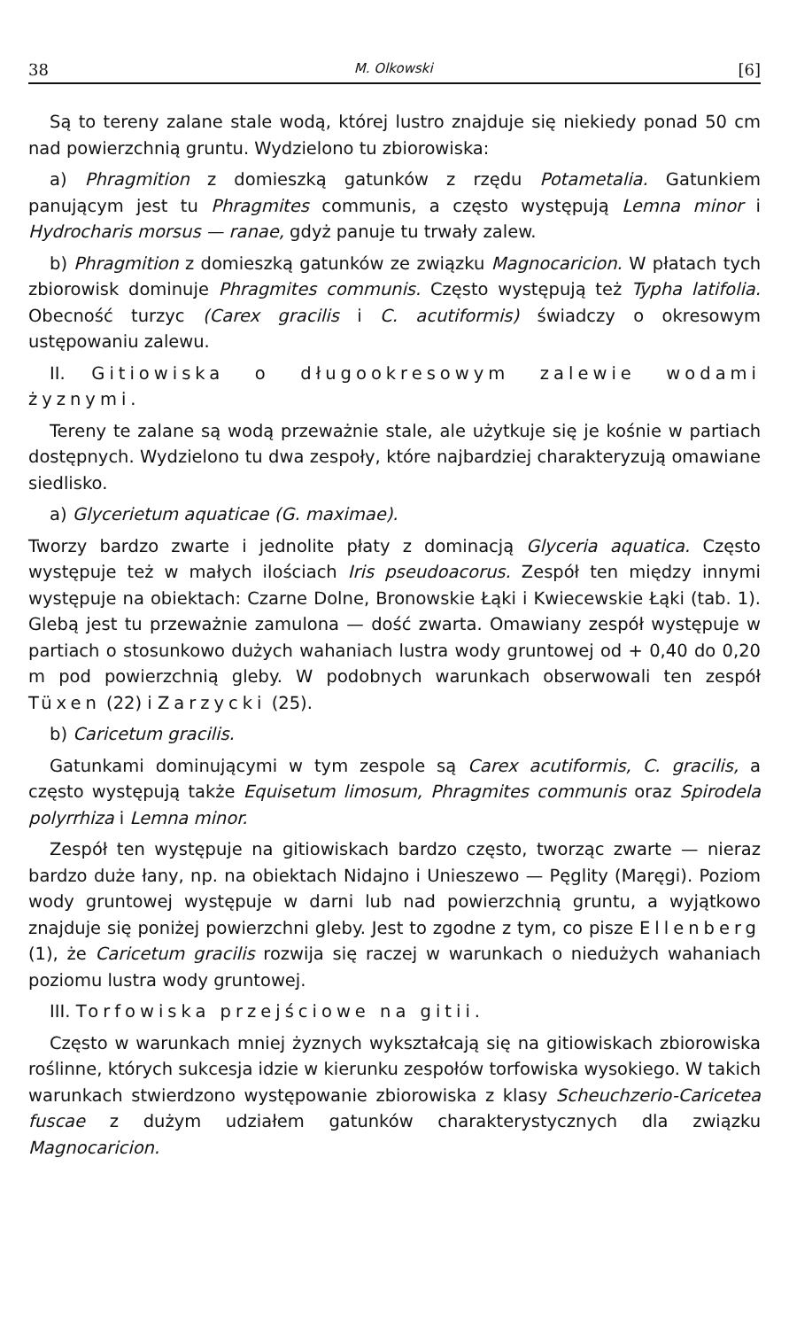38 M. Olkowski [6]
Są to tereny zalane stale wodą, której lustro znajduje się niekiedy ponad 50 cm nad powierzchnią gruntu. Wydzielono tu zbiorowiska:
a) Phragmition z domieszką gatunków z rzędu Potametalia. Gatunkiem panującym jest tu Phragmites communis, a często występują Lemna minor i Hydrocharis morsus — ranae, gdyż panuje tu trwały zalew.
b) Phragmition z domieszką gatunków ze związku Magnocaricion. W płatach tych zbiorowisk dominuje Phragmites communis. Często występują też Typha latifolia. Obecność turzyc (Carex gracilis i C. acutiformis) świadczy o okresowym ustępowaniu zalewu.
II. Gitiowiska o długookresowym zalewie wodami żyznymi.
Tereny te zalane są wodą przeważnie stale, ale użytkuje się je kośnie w partiach dostępnych. Wydzielono tu dwa zespoły, które najbardziej charakteryzują omawiane siedlisko.
a) Glycerietum aquaticae (G. maximae).
Tworzy bardzo zwarte i jednolite płaty z dominacją Glyceria aquatica. Często występuje też w małych ilościach Iris pseudoacorus. Zespół ten między innymi występuje na obiektach: Czarne Dolne, Bronowskie Łąki i Kwiecewskie Łąki (tab. 1). Glebą jest tu przeważnie zamulona — dość zwarta. Omawiany zespół występuje w partiach o stosunkowo dużych wahaniach lustra wody gruntowej od + 0,40 do 0,20 m pod powierzchnią gleby. W podobnych warunkach obserwowali ten zespół Tüxen (22) i Zarzycki (25).
b) Caricetum gracilis.
Gatunkami dominującymi w tym zespole są Carex acutiformis, C. gracilis, a często występują także Equisetum limosum, Phragmites communis oraz Spirodela polyrrhiza i Lemna minor.
Zespół ten występuje na gitiowiskach bardzo często, tworząc zwarte — nieraz bardzo duże łany, np. na obiektach Nidajno i Unieszewo — Pęglity (Maręgi). Poziom wody gruntowej występuje w darni lub nad powierzchnią gruntu, a wyjątkowo znajduje się poniżej powierzchni gleby. Jest to zgodne z tym, co pisze Ellenberg (1), że Caricetum gracilis rozwija się raczej w warunkach o niedużych wahaniach poziomu lustra wody gruntowej.
III. Torfowiska przejściowe na gitii.
Często w warunkach mniej żyznych wykształcają się na gitiowiskach zbiorowiska roślinne, których sukcesja idzie w kierunku zespołów torfowiska wysokiego. W takich warunkach stwierdzono występowanie zbiorowiska z klasy Scheuchzerio-Caricetea fuscae z dużym udziałem gatunków charakterystycznych dla związku Magnocaricion.